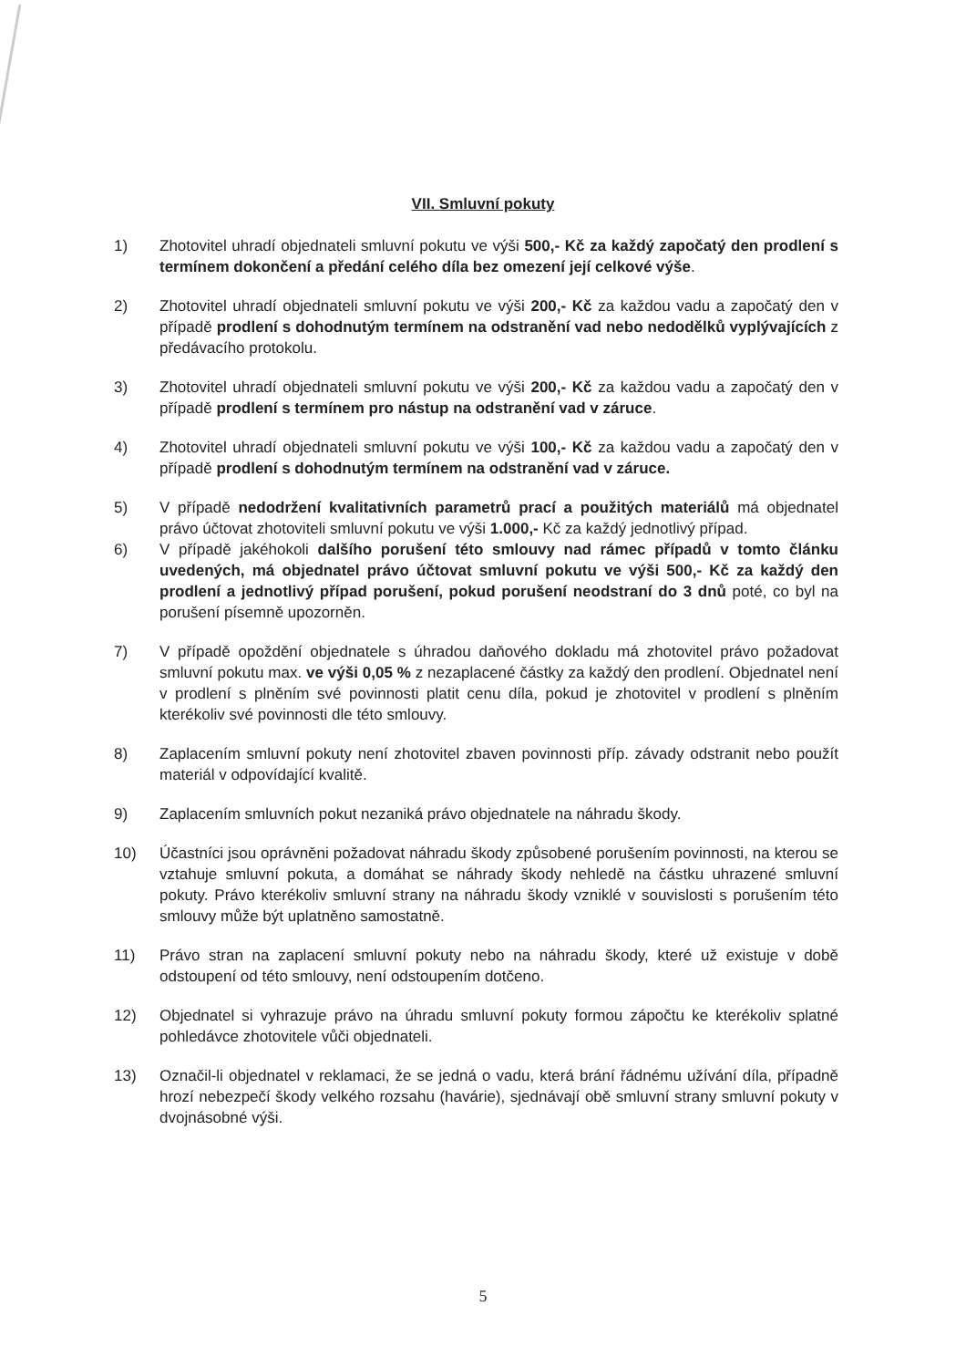VII. Smluvní pokuty
1) Zhotovitel uhradí objednateli smluvní pokutu ve výši 500,- Kč za každý započatý den prodlení s termínem dokončení a předání celého díla bez omezení její celkové výše.
2) Zhotovitel uhradí objednateli smluvní pokutu ve výši 200,- Kč za každou vadu a započatý den v případě prodlení s dohodnutým termínem na odstranění vad nebo nedodělků vyplývajících z předávacího protokolu.
3) Zhotovitel uhradí objednateli smluvní pokutu ve výši 200,- Kč za každou vadu a započatý den v případě prodlení s termínem pro nástup na odstranění vad v záruce.
4) Zhotovitel uhradí objednateli smluvní pokutu ve výši 100,- Kč za každou vadu a započatý den v případě prodlení s dohodnutým termínem na odstranění vad v záruce.
5) V případě nedodržení kvalitativních parametrů prací a použitých materiálů má objednatel právo účtovat zhotoviteli smluvní pokutu ve výši 1.000,- Kč za každý jednotlivý případ.
6) V případě jakéhokoli dalšího porušení této smlouvy nad rámec případů v tomto článku uvedených, má objednatel právo účtovat smluvní pokutu ve výši 500,- Kč za každý den prodlení a jednotlivý případ porušení, pokud porušení neodstraní do 3 dnů poté, co byl na porušení písemně upozorněn.
7) V případě opoždění objednatele s úhradou daňového dokladu má zhotovitel právo požadovat smluvní pokutu max. ve výši 0,05 % z nezaplacené částky za každý den prodlení. Objednatel není v prodlení s plněním své povinnosti platit cenu díla, pokud je zhotovitel v prodlení s plněním kterékoliv své povinnosti dle této smlouvy.
8) Zaplacením smluvní pokuty není zhotovitel zbaven povinnosti příp. závady odstranit nebo použít materiál v odpovídající kvalitě.
9) Zaplacením smluvních pokut nezaniká právo objednatele na náhradu škody.
10) Účastníci jsou oprávněni požadovat náhradu škody způsobené porušením povinnosti, na kterou se vztahuje smluvní pokuta, a domáhat se náhrady škody nehledě na částku uhrazené smluvní pokuty. Právo kterékoliv smluvní strany na náhradu škody vzniklé v souvislosti s porušením této smlouvy může být uplatněno samostatně.
11) Právo stran na zaplacení smluvní pokuty nebo na náhradu škody, které už existuje v době odstoupení od této smlouvy, není odstoupením dotčeno.
12) Objednatel si vyhrazuje právo na úhradu smluvní pokuty formou zápočtu ke kterékoliv splatné pohledávce zhotovitele vůči objednateli.
13) Označil-li objednatel v reklamaci, že se jedná o vadu, která brání řádnému užívání díla, případně hrozí nebezpečí škody velkého rozsahu (havárie), sjednávají obě smluvní strany smluvní pokuty v dvojnásobné výši.
5